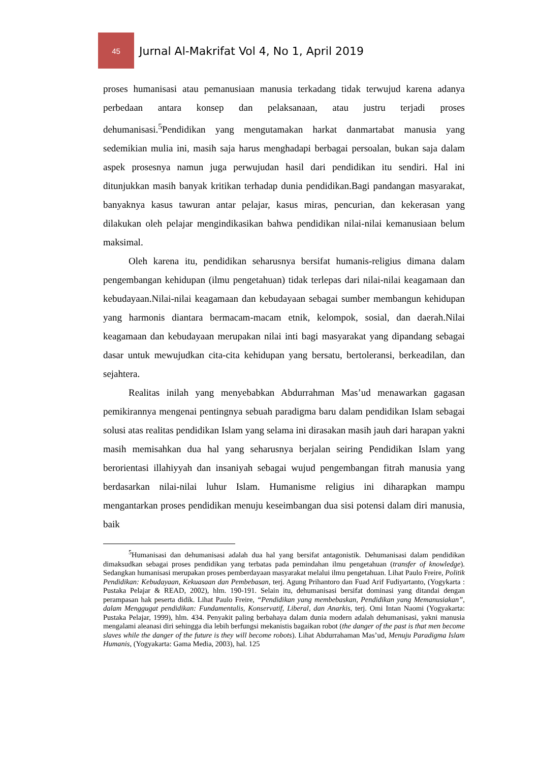45
Jurnal Al-Makrifat Vol 4, No 1, April 2019
proses humanisasi atau pemanusiaan manusia terkadang tidak terwujud karena adanya perbedaan antara konsep dan pelaksanaan, atau justru terjadi proses dehumanisasi.<sup>5</sup>Pendidikan yang mengutamakan harkat danmartabat manusia yang sedemikian mulia ini, masih saja harus menghadapi berbagai persoalan, bukan saja dalam aspek prosesnya namun juga perwujudan hasil dari pendidikan itu sendiri. Hal ini ditunjukkan masih banyak kritikan terhadap dunia pendidikan.Bagi pandangan masyarakat, banyaknya kasus tawuran antar pelajar, kasus miras, pencurian, dan kekerasan yang dilakukan oleh pelajar mengindikasikan bahwa pendidikan nilai-nilai kemanusiaan belum maksimal.
Oleh karena itu, pendidikan seharusnya bersifat humanis-religius dimana dalam pengembangan kehidupan (ilmu pengetahuan) tidak terlepas dari nilai-nilai keagamaan dan kebudayaan.Nilai-nilai keagamaan dan kebudayaan sebagai sumber membangun kehidupan yang harmonis diantara bermacam-macam etnik, kelompok, sosial, dan daerah.Nilai keagamaan dan kebudayaan merupakan nilai inti bagi masyarakat yang dipandang sebagai dasar untuk mewujudkan cita-cita kehidupan yang bersatu, bertoleransi, berkeadilan, dan sejahtera.
Realitas inilah yang menyebabkan Abdurrahman Mas’ud menawarkan gagasan pemikirannya mengenai pentingnya sebuah paradigma baru dalam pendidikan Islam sebagai solusi atas realitas pendidikan Islam yang selama ini dirasakan masih jauh dari harapan yakni masih memisahkan dua hal yang seharusnya berjalan seiring Pendidikan Islam yang berorientasi illahiyyah dan insaniyah sebagai wujud pengembangan fitrah manusia yang berdasarkan nilai-nilai luhur Islam. Humanisme religius ini diharapkan mampu mengantarkan proses pendidikan menuju keseimbangan dua sisi potensi dalam diri manusia, baik
<sup>5</sup> Humanisasi dan dehumanisasi adalah dua hal yang bersifat antagonistik. Dehumanisasi dalam pendidikan dimaksudkan sebagai proses pendidikan yang terbatas pada pemindahan ilmu pengetahuan (transfer of knowledge). Sedangkan humanisasi merupakan proses pemberdayaan masyarakat melalui ilmu pengetahuan. Lihat Paulo Freire, Politik Pendidikan: Kebudayaan, Kekuasaan dan Pembebasan, terj. Agung Prihantoro dan Fuad Arif Fudiyartanto, (Yogykarta : Pustaka Pelajar & READ, 2002), hlm. 190-191. Selain itu, dehumanisasi bersifat dominasi yang ditandai dengan perampasan hak peserta didik. Lihat Paulo Freire, “Pendidikan yang membebaskan, Pendidikan yang Memanusiakan”, dalam Menggugat pendidikan: Fundamentalis, Konservatif, Liberal, dan Anarkis, terj. Omi Intan Naomi (Yogyakarta: Pustaka Pelajar, 1999), hlm. 434. Penyakit paling berbahaya dalam dunia modern adalah dehumanisasi, yakni manusia mengalami aleanasi diri sehingga dia lebih berfungsi mekanistis bagaikan robot (the danger of the past is that men become slaves while the danger of the future is they will become robots). Lihat Abdurrahaman Mas’ud, Menuju Paradigma Islam Humanis, (Yogyakarta: Gama Media, 2003), hal. 125